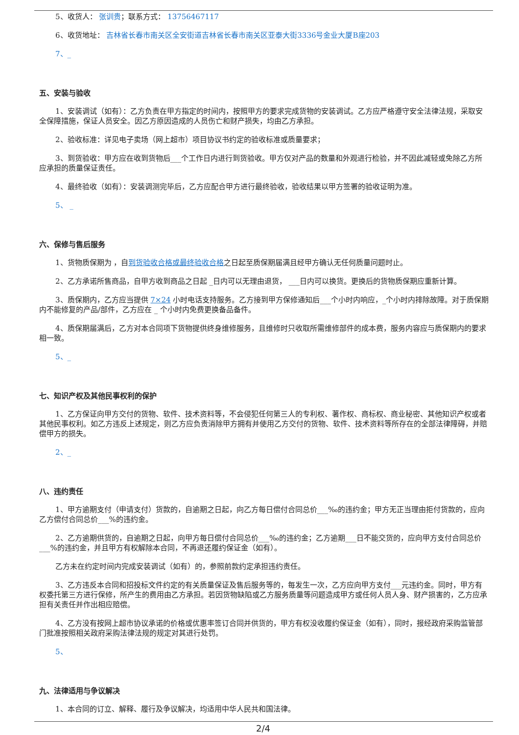5、收货人： 张训贵；联系方式： 13756467117
6、收货地址： 吉林省长春市南关区全安街道吉林省长春市南关区亚泰大街3336号金业大厦B座203
7、_
五、安装与验收
1、安装调试（如有）：乙方负责在甲方指定的时间内，按照甲方的要求完成货物的安装调试。乙方应严格遵守安全法律法规，采取安全保障措施，保证人员安全。因乙方原因造成的人员伤亡和财产损失，均由乙方承担。
2、验收标准：详见电子卖场（网上超市）项目协议书约定的验收标准或质量要求；
3、到货验收：甲方应在收到货物后___个工作日内进行到货验收。甲方仅对产品的数量和外观进行检验，并不因此减轻或免除乙方所应承担的质量保证责任。
4、最终验收（如有）：安装调测完毕后，乙方应配合甲方进行最终验收，验收结果以甲方签署的验收证明为准。
5、 _
六、保修与售后服务
1、货物质保期为 ，自到货验收合格或最终验收合格之日起至质保期届满且经甲方确认无任何质量问题时止。
2、乙方承诺所售商品，自甲方收到商品之日起 _日内可以无理由退货， ___日内可以换货。更换后的货物质保期应重新计算。
3、质保期内，乙方应当提供 7×24 小时电话支持服务。乙方接到甲方保修通知后___个小时内响应，_个小时内排除故障。对于质保期内不能修复的产品/部件，乙方应在 _ 个小时内免费更换备品备件。
4、质保期届满后，乙方对本合同项下货物提供终身维修服务，且维修时只收取所需维修部件的成本费，服务内容应与质保期内的要求相一致。
5、_
七、知识产权及其他民事权利的保护
1、乙方保证向甲方交付的货物、软件、技术资料等，不会侵犯任何第三人的专利权、著作权、商标权、商业秘密、其他知识产权或者其他民事权利。如乙方违反上述规定，则乙方应负责消除甲方拥有并使用乙方交付的货物、软件、技术资料等所存在的全部法律障碍，并赔偿甲方的损失。
2、_
八、违约责任
1、甲方逾期支付（申请支付）货款的，自逾期之日起，向乙方每日偿付合同总价___‰的违约金；甲方无正当理由拒付货款的，应向乙方偿付合同总价___%的违约金。
2、乙方逾期供货的，自逾期之日起，向甲方每日偿付合同总价___‰的违约金；乙方逾期___日不能交货的，应向甲方支付合同总价___%的违约金，并且甲方有权解除本合同，不再退还履约保证金（如有）。
乙方未在约定时间内完成安装调试（如有）的，参照前款约定承担违约责任。
3、乙方违反本合同和招投标文件约定的有关质量保证及售后服务等的，每发生一次，乙方应向甲方支付___元违约金。同时，甲方有权委托第三方进行保修，所产生的费用由乙方承担。若因货物缺陷或乙方服务质量等问题造成甲方或任何人员人身、财产损害的，乙方应承担有关责任并作出相应赔偿。
4、乙方没有按网上超市协议承诺的价格或优惠率签订合同并供货的，甲方有权没收履约保证金（如有），同时，报经政府采购监管部门批准按照相关政府采购法律法规的规定对其进行处罚。
5、
九、法律适用与争议解决
1、本合同的订立、解释、履行及争议解决，均适用中华人民共和国法律。
2/4